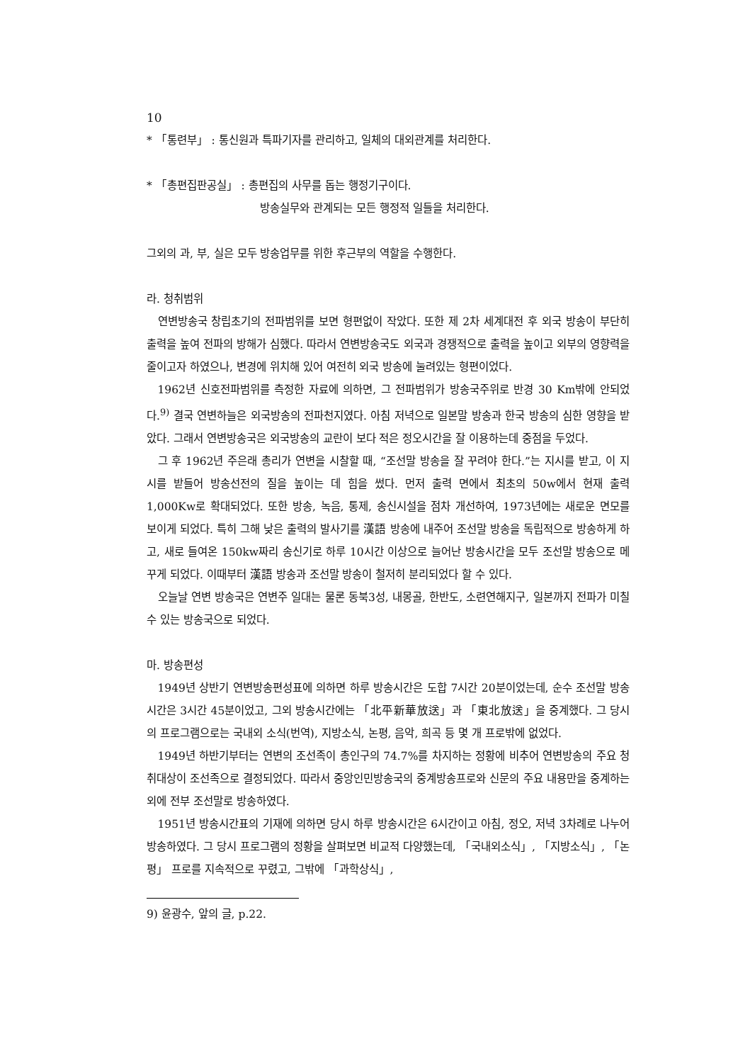10
* 「통련부」 : 통신원과 특파기자를 관리하고, 일체의 대외관계를 처리한다.
* 「총편집판공실」 : 총편집의 사무를 돕는 행정기구이다.
방송실무와 관계되는 모든 행정적 일들을 처리한다.
그외의 과, 부, 실은 모두 방송업무를 위한 후근부의 역할을 수행한다.
라. 청취범위
연변방송국 창립초기의 전파범위를 보면 형편없이 작았다. 또한 제 2차 세계대전 후 외국 방송이 부단히 출력을 높여 전파의 방해가 심했다. 따라서 연변방송국도 외국과 경쟁적으로 출력을 높이고 외부의 영향력을 줄이고자 하였으나, 변경에 위치해 있어 여전히 외국 방송에 눌려있는 형편이었다.
1962년 신호전파범위를 측정한 자료에 의하면, 그 전파범위가 방송국주위로 반경 30 Km밖에 안되었다.<sup>9)</sup> 결국 연변하늘은 외국방송의 전파천지였다. 아침 저녁으로 일본말 방송과 한국 방송의 심한 영향을 받았다. 그래서 연변방송국은 외국방송의 교란이 보다 적은 정오시간을 잘 이용하는데 중점을 두었다.
그 후 1962년 주은래 총리가 연변을 시찰할 때, “조선말 방송을 잘 꾸려야 한다.”는 지시를 받고, 이 지시를 받들어 방송선전의 질을 높이는 데 힘을 썼다. 먼저 출력 면에서 최초의 50w에서 현재 출력 1,000Kw로 확대되었다. 또한 방송, 녹음, 통제, 송신시설을 점차 개선하여, 1973년에는 새로운 면모를 보이게 되었다. 특히 그해 낮은 출력의 발사기를 漢語 방송에 내주어 조선말 방송을 독립적으로 방송하게 하고, 새로 들여온 150kw짜리 송신기로 하루 10시간 이상으로 늘어난 방송시간을 모두 조선말 방송으로 메꾸게 되었다. 이때부터 漢語 방송과 조선말 방송이 철저히 분리되었다 할 수 있다.
오늘날 연변 방송국은 연변주 일대는 물론 동북3성, 내몽골, 한반도, 소련연해지구, 일본까지 전파가 미칠 수 있는 방송국으로 되었다.
마. 방송편성
1949년 상반기 연변방송편성표에 의하면 하루 방송시간은 도합 7시간 20분이었는데, 순수 조선말 방송시간은 3시간 45분이었고, 그외 방송시간에는 「北平新華放送」과 「東北放送」을 중계했다. 그 당시의 프로그램으로는 국내외 소식(번역), 지방소식, 논평, 음악, 희곡 등 몇 개 프로밖에 없었다.
1949년 하반기부터는 연변의 조선족이 총인구의 74.7%를 차지하는 정황에 비추어 연변방송의 주요 청취대상이 조선족으로 결정되었다. 따라서 중앙인민방송국의 중계방송프로와 신문의 주요 내용만을 중계하는 외에 전부 조선말로 방송하였다.
1951년 방송시간표의 기재에 의하면 당시 하루 방송시간은 6시간이고 아침, 정오, 저녁 3차례로 나누어 방송하였다. 그 당시 프로그램의 정황을 살펴보면 비교적 다양했는데, 「국내외소식」, 「지방소식」, 「논평」 프로를 지속적으로 꾸렸고, 그밖에 「과학상식」,
9) 윤광수, 앞의 글, p.22.